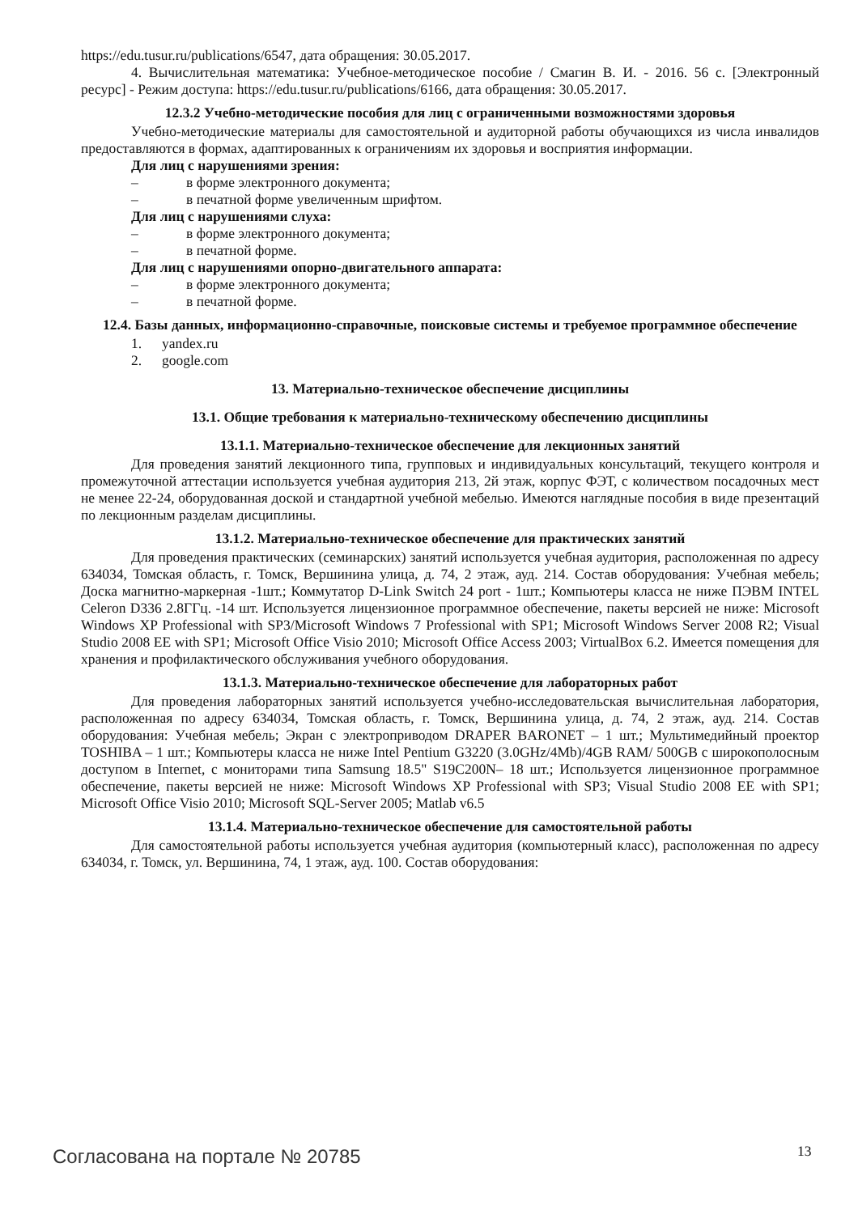https://edu.tusur.ru/publications/6547, дата обращения: 30.05.2017.
4. Вычислительная математика: Учебное-методическое пособие / Смагин В. И. - 2016. 56 с. [Электронный ресурс] - Режим доступа: https://edu.tusur.ru/publications/6166, дата обращения: 30.05.2017.
12.3.2 Учебно-методические пособия для лиц с ограниченными возможностями здоровья
Учебно-методические материалы для самостоятельной и аудиторной работы обучающихся из числа инвалидов предоставляются в формах, адаптированных к ограничениям их здоровья и восприятия информации.
Для лиц с нарушениями зрения:
– в форме электронного документа;
– в печатной форме увеличенным шрифтом.
Для лиц с нарушениями слуха:
– в форме электронного документа;
– в печатной форме.
Для лиц с нарушениями опорно-двигательного аппарата:
– в форме электронного документа;
– в печатной форме.
12.4. Базы данных, информационно-справочные, поисковые системы и требуемое программное обеспечение
1. yandex.ru
2. google.com
13. Материально-техническое обеспечение дисциплины
13.1. Общие требования к материально-техническому обеспечению дисциплины
13.1.1. Материально-техническое обеспечение для лекционных занятий
Для проведения занятий лекционного типа, групповых и индивидуальных консультаций, текущего контроля и промежуточной аттестации используется учебная аудитория 213, 2й этаж, корпус ФЭТ, с количеством посадочных мест не менее 22-24, оборудованная доской и стандартной учебной мебелью. Имеются наглядные пособия в виде презентаций по лекционным разделам дисциплины.
13.1.2. Материально-техническое обеспечение для практических занятий
Для проведения практических (семинарских) занятий используется учебная аудитория, расположенная по адресу 634034, Томская область, г. Томск, Вершинина улица, д. 74, 2 этаж, ауд. 214. Состав оборудования: Учебная мебель; Доска магнитно-маркерная -1шт.; Коммутатор D-Link Switch 24 port - 1шт.; Компьютеры класса не ниже ПЭВМ INTEL Celeron D336 2.8ГГц. -14 шт. Используется лицензионное программное обеспечение, пакеты версией не ниже: Microsoft Windows XP Professional with SP3/Microsoft Windows 7 Professional with SP1; Microsoft Windows Server 2008 R2; Visual Studio 2008 EE with SP1; Microsoft Office Visio 2010; Microsoft Office Access 2003; VirtualBox 6.2. Имеется помещения для хранения и профилактического обслуживания учебного оборудования.
13.1.3. Материально-техническое обеспечение для лабораторных работ
Для проведения лабораторных занятий используется учебно-исследовательская вычислительная лаборатория, расположенная по адресу 634034, Томская область, г. Томск, Вершинина улица, д. 74, 2 этаж, ауд. 214. Состав оборудования: Учебная мебель; Экран с электроприводом DRAPER BARONET – 1 шт.; Мультимедийный проектор TOSHIBA – 1 шт.; Компьютеры класса не ниже Intel Pentium G3220 (3.0GHz/4Mb)/4GB RAM/ 500GB с широкополосным доступом в Internet, с мониторами типа Samsung 18.5" S19C200N– 18 шт.; Используется лицензионное программное обеспечение, пакеты версией не ниже: Microsoft Windows XP Professional with SP3; Visual Studio 2008 EE with SP1; Microsoft Office Visio 2010; Microsoft SQL-Server 2005; Matlab v6.5
13.1.4. Материально-техническое обеспечение для самостоятельной работы
Для самостоятельной работы используется учебная аудитория (компьютерный класс), расположенная по адресу 634034, г. Томск, ул. Вершинина, 74, 1 этаж, ауд. 100. Состав оборудования:
Согласована на портале № 20785 13